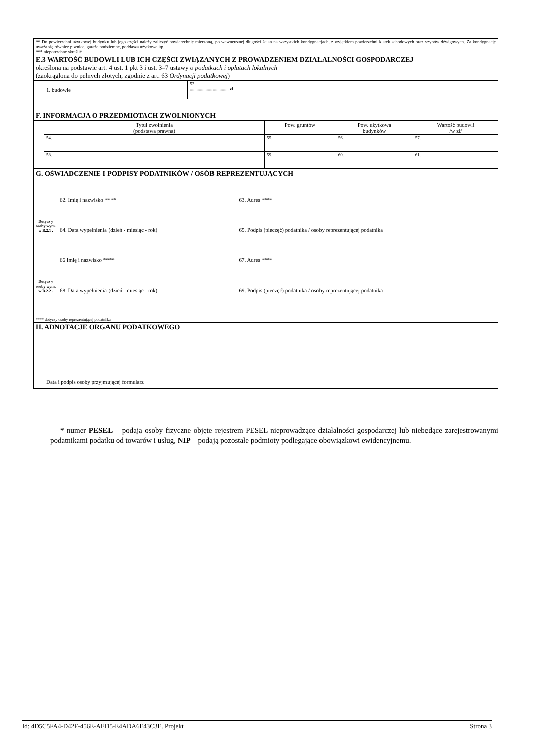| ** Do powierzchni użytkowej budynku lub jego części należy zaliczyć powierzchnię mierzoną, po wewnętrznej długości ścian na wszystkich kondygnacjach, z wyjątkiem powierzchni klatek schodowych oraz szybów dźwigowych. Za kondygnację uważa się również piwnice, garaże podziemne, poddasza użytkowe itp. *** niepotrzebne skreślić | | | |
| E.3 WARTOŚĆ BUDOWLI LUB ICH CZĘŚCI ZWIĄZANYCH Z PROWADZENIEM DZIAŁALNOŚCI GOSPODARCZEJ określona na podstawie art. 4 ust. 1 pkt 3 i ust. 3–7 ustawy o podatkach i opłatach lokalnych (zaokrąglona do pełnych złotych, zgodnie z art. 63 Ordynacji podatkowej ) | | | |
| | 1. budowle | 53. .................................. zł | |
| F. INFORMACJA O PRZEDMIOTACH ZWOLNIONYCH | | | |
| | Tytuł zwolnienia (podstawa prawna) | Pow. gruntów | Pow. użytkowa budynków | Wartość budowli /w zł/ |
| | 54. | 55. | 56. | 57. |
| | 58. | 59. | 60. | 61. |
| G. OŚWIADCZENIE I PODPISY PODATNIKÓW / OSÓB REPREZENTUJĄCYCH | | |
| Dotycz y osoby wym. w B.2.1 . | 62. Imię i nazwisko **** | 63. Adres **** |
| | 64. Data wypełnienia (dzień - miesiąc - rok) | 65. Podpis (pieczęć) podatnika / osoby reprezentującej podatnika |
| Dotycz y osoby wym. w B.2.2 . | 66 Imię i nazwisko **** | 67. Adres **** |
| | 68. Data wypełnienia (dzień - miesiąc - rok) | 69. Podpis (pieczęć) podatnika / osoby reprezentującej podatnika |
| **** dotyczy osoby reprezentującej podatnika | | |
| H. ADNOTACJE ORGANU PODATKOWEGO | | |
| | Data i podpis osoby przyjmującej formularz |
* numer PESEL – podają osoby fizyczne objęte rejestrem PESEL nieprowadzące działalności gospodarczej lub niebędące zarejestrowanymi podatnikami podatku od towarów i usług, NIP – podają pozostałe podmioty podlegające obowiązkowi ewidencyjnemu.
Id: 4D5C5FA4-D42F-456E-AEB5-E4ADA6E43C3E. Projekt Strona 3